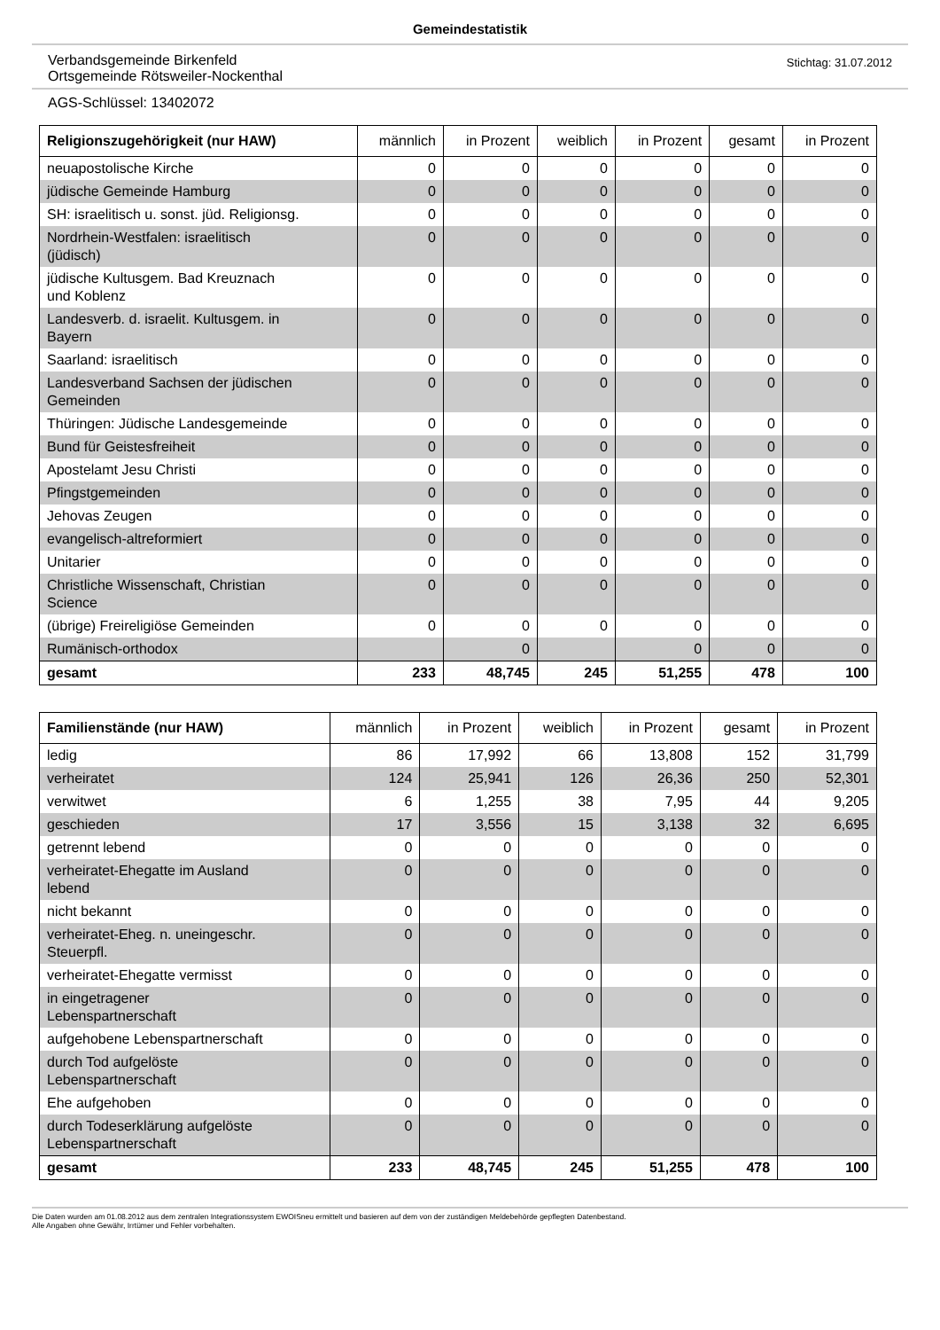Gemeindestatistik
Verbandsgemeinde Birkenfeld
Ortsgemeinde Rötsweiler-Nockenthal
Stichtag: 31.07.2012
AGS-Schlüssel: 13402072
| Religionszugehörigkeit (nur HAW) | männlich | in Prozent | weiblich | in Prozent | gesamt | in Prozent |
| --- | --- | --- | --- | --- | --- | --- |
| neuapostolische Kirche | 0 | 0 | 0 | 0 | 0 | 0 |
| jüdische Gemeinde Hamburg | 0 | 0 | 0 | 0 | 0 | 0 |
| SH: israelitisch u. sonst. jüd. Religionsg. | 0 | 0 | 0 | 0 | 0 | 0 |
| Nordrhein-Westfalen: israelitisch (jüdisch) | 0 | 0 | 0 | 0 | 0 | 0 |
| jüdische Kultusgem. Bad Kreuznach und Koblenz | 0 | 0 | 0 | 0 | 0 | 0 |
| Landesverb. d. israelit. Kultusgem. in Bayern | 0 | 0 | 0 | 0 | 0 | 0 |
| Saarland: israelitisch | 0 | 0 | 0 | 0 | 0 | 0 |
| Landesverband Sachsen der jüdischen Gemeinden | 0 | 0 | 0 | 0 | 0 | 0 |
| Thüringen: Jüdische Landesgemeinde | 0 | 0 | 0 | 0 | 0 | 0 |
| Bund für Geistesfreiheit | 0 | 0 | 0 | 0 | 0 | 0 |
| Apostelamt Jesu Christi | 0 | 0 | 0 | 0 | 0 | 0 |
| Pfingstgemeinden | 0 | 0 | 0 | 0 | 0 | 0 |
| Jehovas Zeugen | 0 | 0 | 0 | 0 | 0 | 0 |
| evangelisch-altreformiert | 0 | 0 | 0 | 0 | 0 | 0 |
| Unitarier | 0 | 0 | 0 | 0 | 0 | 0 |
| Christliche Wissenschaft, Christian Science | 0 | 0 | 0 | 0 | 0 | 0 |
| (übrige) Freireligiöse Gemeinden | 0 | 0 | 0 | 0 | 0 | 0 |
| Rumänisch-orthodox | | 0 | | 0 | 0 | 0 |
| gesamt | 233 | 48,745 | 245 | 51,255 | 478 | 100 |
| Familienstände (nur HAW) | männlich | in Prozent | weiblich | in Prozent | gesamt | in Prozent |
| --- | --- | --- | --- | --- | --- | --- |
| ledig | 86 | 17,992 | 66 | 13,808 | 152 | 31,799 |
| verheiratet | 124 | 25,941 | 126 | 26,36 | 250 | 52,301 |
| verwitwet | 6 | 1,255 | 38 | 7,95 | 44 | 9,205 |
| geschieden | 17 | 3,556 | 15 | 3,138 | 32 | 6,695 |
| getrennt lebend | 0 | 0 | 0 | 0 | 0 | 0 |
| verheiratet-Ehegatte im Ausland lebend | 0 | 0 | 0 | 0 | 0 | 0 |
| nicht bekannt | 0 | 0 | 0 | 0 | 0 | 0 |
| verheiratet-Eheg. n. uneingeschr. Steuerpfl. | 0 | 0 | 0 | 0 | 0 | 0 |
| verheiratet-Ehegatte vermisst | 0 | 0 | 0 | 0 | 0 | 0 |
| in eingetragener Lebenspartnerschaft | 0 | 0 | 0 | 0 | 0 | 0 |
| aufgehobene Lebenspartnerschaft | 0 | 0 | 0 | 0 | 0 | 0 |
| durch Tod aufgelöste Lebenspartnerschaft | 0 | 0 | 0 | 0 | 0 | 0 |
| Ehe aufgehoben | 0 | 0 | 0 | 0 | 0 | 0 |
| durch Todeserklärung aufgelöste Lebenspartnerschaft | 0 | 0 | 0 | 0 | 0 | 0 |
| gesamt | 233 | 48,745 | 245 | 51,255 | 478 | 100 |
Die Daten wurden am 01.08.2012 aus dem zentralen Integrationssystem EWOISneu ermittelt und basieren auf dem von der zuständigen Meldebehörde gepflegten Datenbestand.
Alle Angaben ohne Gewähr, Irrtümer und Fehler vorbehalten.